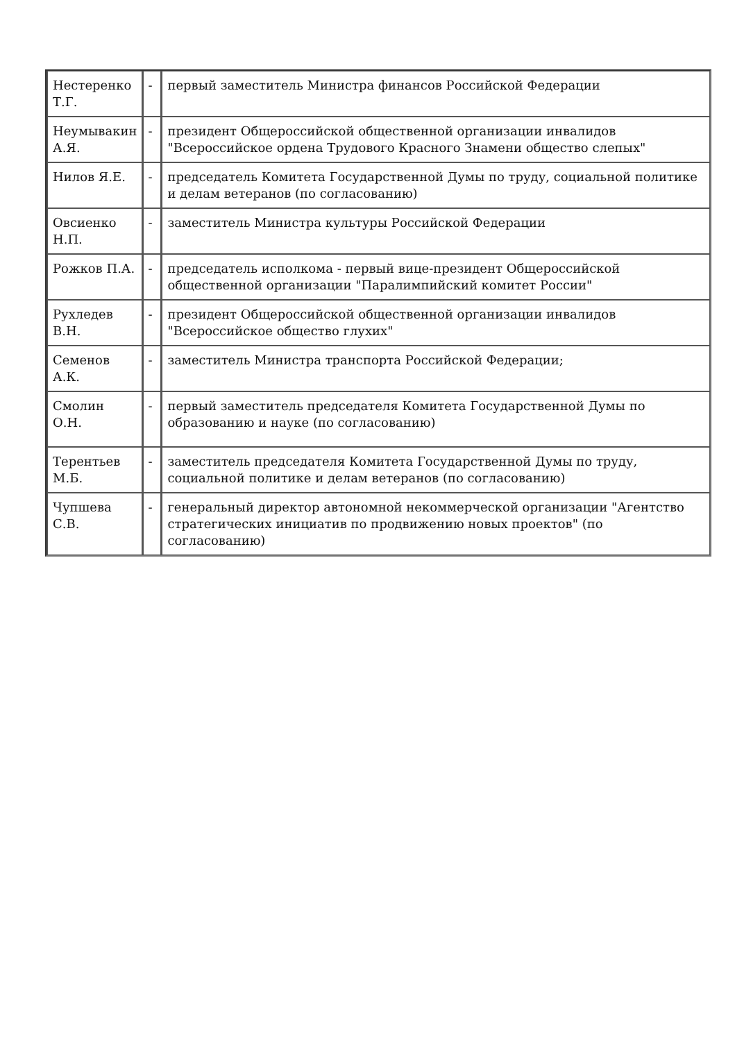| Нестеренко Т.Г. | - | первый заместитель Министра финансов Российской Федерации |
| Неумывакин А.Я. | - | президент Общероссийской общественной организации инвалидов "Всероссийское ордена Трудового Красного Знамени общество слепых" |
| Нилов Я.Е. | - | председатель Комитета Государственной Думы по труду, социальной политике и делам ветеранов (по согласованию) |
| Овсиенко Н.П. | - | заместитель Министра культуры Российской Федерации |
| Рожков П.А. | - | председатель исполкома - первый вице-президент Общероссийской общественной организации "Паралимпийский комитет России" |
| Рухледев В.Н. | - | президент Общероссийской общественной организации инвалидов "Всероссийское общество глухих" |
| Семенов А.К. | - | заместитель Министра транспорта Российской Федерации; |
| Смолин О.Н. | - | первый заместитель председателя Комитета Государственной Думы по образованию и науке (по согласованию) |
| Терентьев М.Б. | - | заместитель председателя Комитета Государственной Думы по труду, социальной политике и делам ветеранов (по согласованию) |
| Чупшева С.В. | - | генеральный директор автономной некоммерческой организации "Агентство стратегических инициатив по продвижению новых проектов" (по согласованию) |